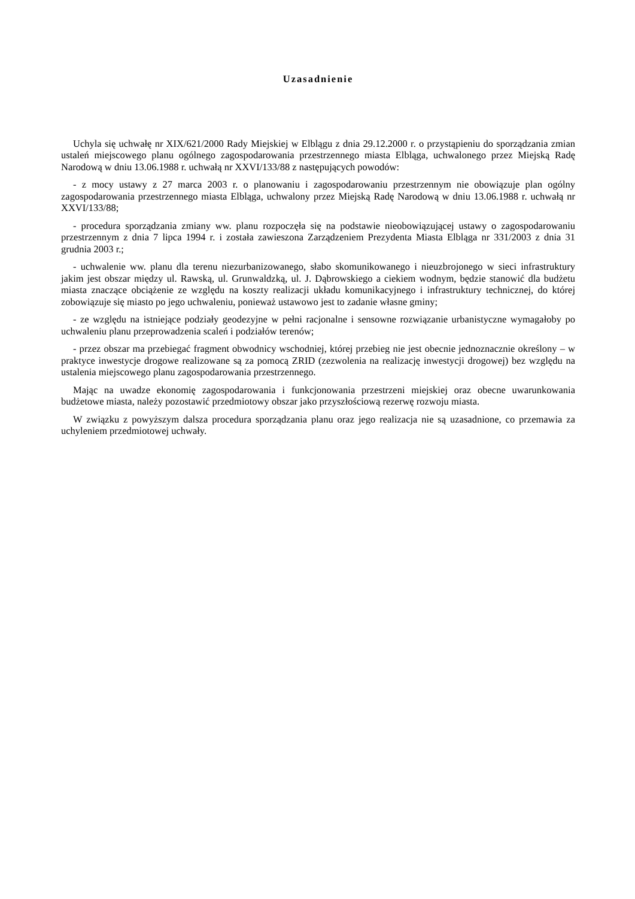Uzasadnienie
Uchyla się uchwałę nr XIX/621/2000 Rady Miejskiej w Elblągu z dnia 29.12.2000 r. o przystąpieniu do sporządzania zmian ustaleń miejscowego planu ogólnego zagospodarowania przestrzennego miasta Elbląga, uchwalonego przez Miejską Radę Narodową w dniu 13.06.1988 r. uchwałą nr XXVI/133/88 z następujących powodów:
- z mocy ustawy z 27 marca 2003 r. o planowaniu i zagospodarowaniu przestrzennym nie obowiązuje plan ogólny zagospodarowania przestrzennego miasta Elbląga, uchwalony przez Miejską Radę Narodową w dniu 13.06.1988 r. uchwałą nr XXVI/133/88;
- procedura sporządzania zmiany ww. planu rozpoczęła się na podstawie nieobowiązującej ustawy o zagospodarowaniu przestrzennym z dnia 7 lipca 1994 r. i została zawieszona Zarządzeniem Prezydenta Miasta Elbląga nr 331/2003 z dnia 31 grudnia 2003 r.;
- uchwalenie ww. planu dla terenu niezurbanizowanego, słabo skomunikowanego i nieuzbrojonego w sieci infrastruktury jakim jest obszar między ul. Rawską, ul. Grunwaldzką, ul. J. Dąbrowskiego a ciekiem wodnym, będzie stanowić dla budżetu miasta znaczące obciążenie ze względu na koszty realizacji układu komunikacyjnego i infrastruktury technicznej, do której zobowiązuje się miasto po jego uchwaleniu, ponieważ ustawowo jest to zadanie własne gminy;
- ze względu na istniejące podziały geodezyjne w pełni racjonalne i sensowne rozwiązanie urbanistyczne wymagałoby po uchwaleniu planu przeprowadzenia scaleń i podziałów terenów;
- przez obszar ma przebiegać fragment obwodnicy wschodniej, której przebieg nie jest obecnie jednoznacznie określony – w praktyce inwestycje drogowe realizowane są za pomocą ZRID (zezwolenia na realizację inwestycji drogowej) bez względu na ustalenia miejscowego planu zagospodarowania przestrzennego.
Mając na uwadze ekonomię zagospodarowania i funkcjonowania przestrzeni miejskiej oraz obecne uwarunkowania budżetowe miasta, należy pozostawić przedmiotowy obszar jako przyszłościową rezerwę rozwoju miasta.
W związku z powyższym dalsza procedura sporządzania planu oraz jego realizacja nie są uzasadnione, co przemawia za uchyleniem przedmiotowej uchwały.